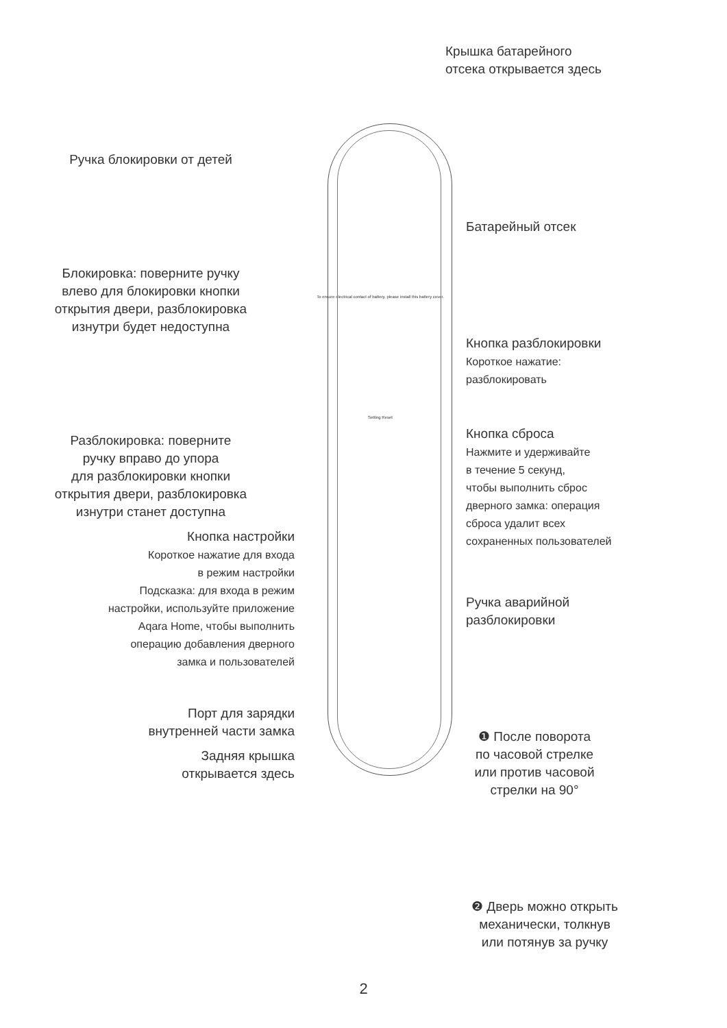Ручка блокировки от детей
Блокировка: поверните ручку
влево для блокировки кнопки
открытия двери, разблокировка
изнутри будет недоступна
Разблокировка: поверните
ручку вправо до упора
для разблокировки кнопки
открытия двери, разблокировка
изнутри станет доступна
Кнопка настройки
Короткое нажатие для входа
в режим настройки
Подсказка: для входа в режим
настройки, используйте приложение
Aqara Home, чтобы выполнить
операцию добавления дверного
замка и пользователей
Порт для зарядки
внутренней части замка
Задняя крышка
открывается здесь
To ensure electrical contact of battery, please install this battery cover.
Setting Reset
Крышка батарейного
отсека открывается здесь
Батарейный отсек
Кнопка разблокировки
Короткое нажатие:
разблокировать
Кнопка сброса
Нажмите и удерживайте
в течение 5 секунд,
чтобы выполнить сброс
дверного замка: операция
сброса удалит всех
сохраненных пользователей
Ручка аварийной
разблокировки
❶ После поворота
по часовой стрелке
или против часовой
стрелки на 90°
❷ Дверь можно открыть
механически, толкнув
или потянув за ручку
2